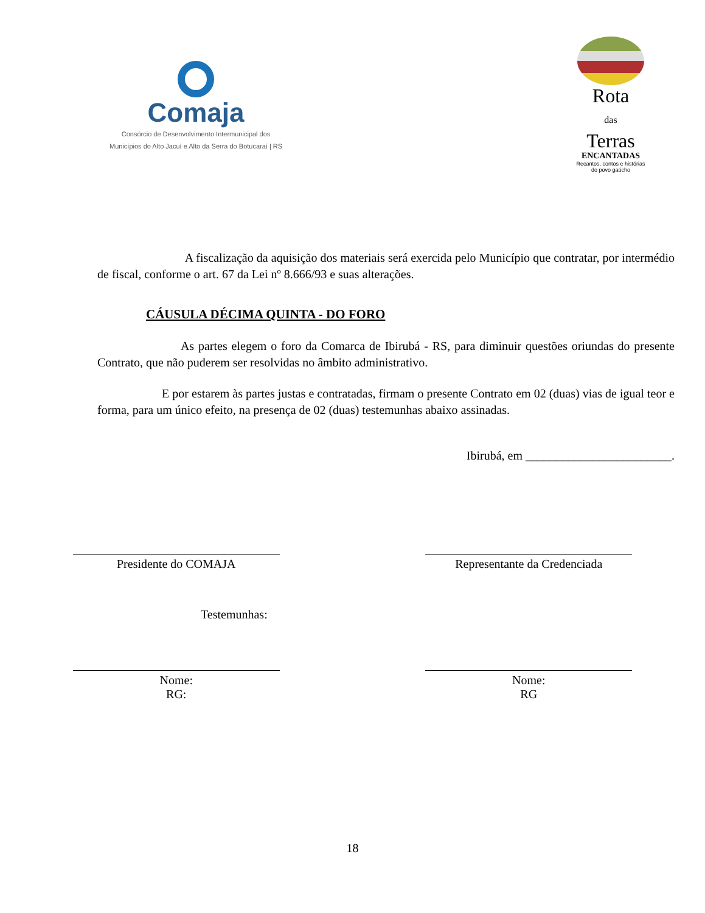Comaja
Consórcio de Desenvolvimento Intermunicipal dos
Municípios do Alto Jacuí e Alto da Serra do Botucaraí | RS
Rota
das
Terras
ENCANTADAS
Recantos, contos e histórias
do povo gaúcho
A fiscalização da aquisição dos materiais será exercida pelo Município que contratar, por intermédio de fiscal, conforme o art. 67 da Lei nº 8.666/93 e suas alterações.
CÁUSULA DÉCIMA QUINTA - DO FORO
As partes elegem o foro da Comarca de Ibirubá - RS, para diminuir questões oriundas do presente Contrato, que não puderem ser resolvidas no âmbito administrativo.
E por estarem às partes justas e contratadas, firmam o presente Contrato em 02 (duas) vias de igual teor e forma, para um único efeito, na presença de 02 (duas) testemunhas abaixo assinadas.
Ibirubá, em ________________________.
Presidente do COMAJA Representante da Credenciada
Testemunhas:
Nome:
RG:
Nome:
RG
18